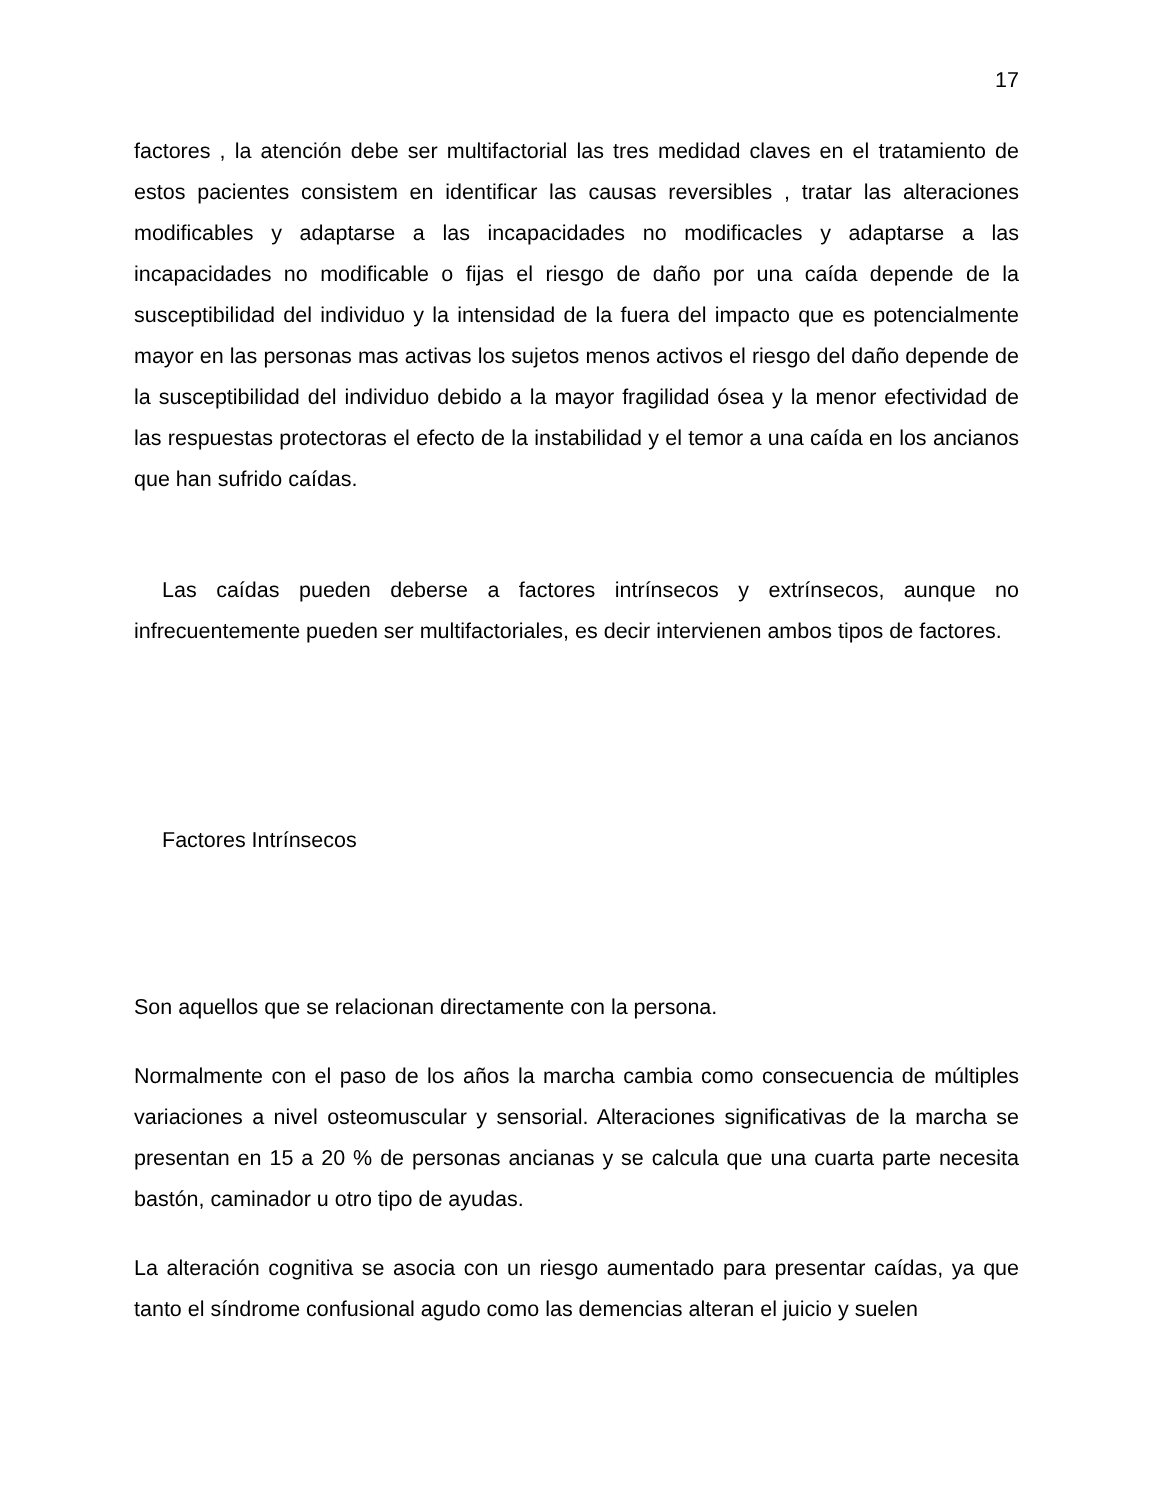17
factores , la atención debe ser multifactorial las tres medidad claves en el tratamiento de estos pacientes consistem en identificar las causas reversibles , tratar las alteraciones modificables y adaptarse a las incapacidades no modificacles y adaptarse a las incapacidades no modificable o fijas el riesgo de daño por una caída depende de la susceptibilidad del individuo y la intensidad de la fuera del impacto que es potencialmente mayor en las personas mas activas los sujetos menos activos el riesgo del daño depende de la susceptibilidad del individuo debido a la mayor fragilidad ósea y la menor efectividad de las respuestas protectoras el efecto de la instabilidad y el temor a una caída en los ancianos que han sufrido caídas.
Las caídas pueden deberse a factores intrínsecos y extrínsecos, aunque no infrecuentemente pueden ser multifactoriales, es decir intervienen ambos tipos de factores.
Factores Intrínsecos
Son aquellos que se relacionan directamente con la persona.
Normalmente con el paso de los años la marcha cambia como consecuencia de múltiples variaciones a nivel osteomuscular y sensorial. Alteraciones significativas de la marcha se presentan en 15 a 20 % de personas ancianas y se calcula que una cuarta parte necesita bastón, caminador u otro tipo de ayudas.
La alteración cognitiva se asocia con un riesgo aumentado para presentar caídas, ya que tanto el síndrome confusional agudo como las demencias alteran el juicio y suelen